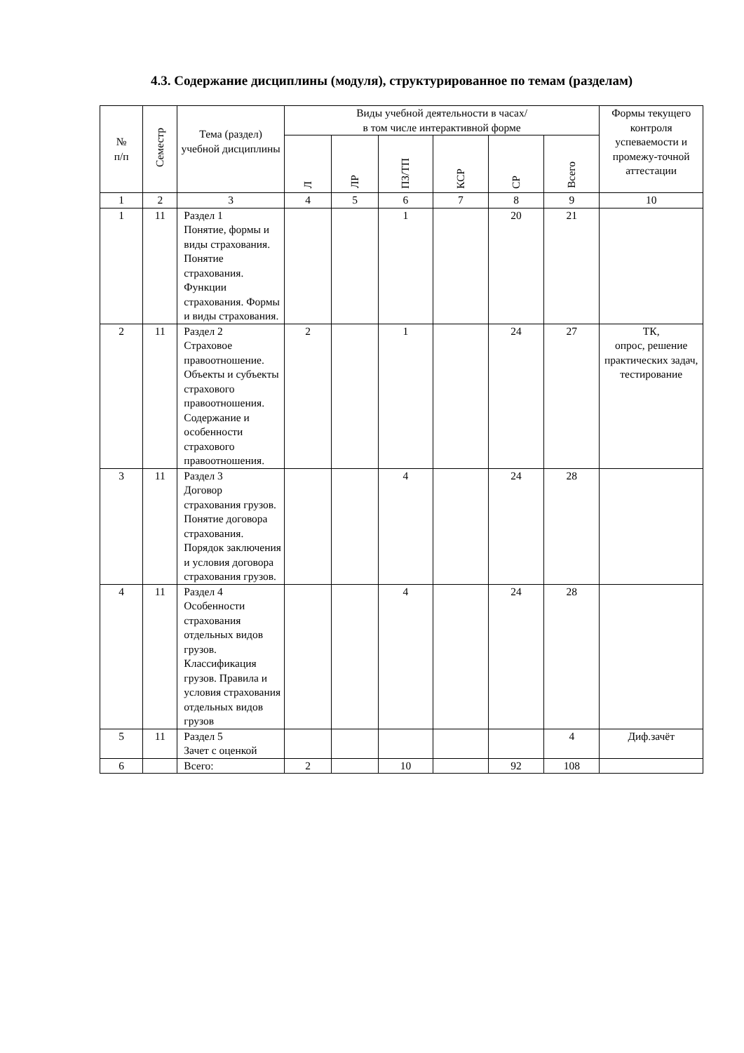4.3. Содержание дисциплины (модуля), структурированное по темам (разделам)
| № п/п | Семестр | Тема (раздел) учебной дисциплины | Виды учебной деятельности в часах/ в том числе интерактивной форме | | | | | | Формы текущего контроля успеваемости и промежу-точной аттестации |
| --- | --- | --- | --- | --- | --- | --- | --- | --- | --- |
| | | | Л | ЛР | ПЗ/ТП | КСР | СР | Всего | |
| 1 | 2 | 3 | 4 | 5 | 6 | 7 | 8 | 9 | 10 |
| 1 | 11 | Раздел 1 Понятие, формы и виды страхования. Понятие страхования. Функции страхования. Формы и виды страхования. | | | 1 | | 20 | 21 | |
| 2 | 11 | Раздел 2 Страховое правоотношение. Объекты и субъекты страхового правоотношения. Содержание и особенности страхового правоотношения. | 2 | | 1 | | 24 | 27 | ТК, опрос, решение практических задач, тестирование |
| 3 | 11 | Раздел 3 Договор страхования грузов. Понятие договора страхования. Порядок заключения и условия договора страхования грузов. | | | 4 | | 24 | 28 | |
| 4 | 11 | Раздел 4 Особенности страхования отдельных видов грузов. Классификация грузов. Правила и условия страхования отдельных видов грузов | | | 4 | | 24 | 28 | |
| 5 | 11 | Раздел 5 Зачет с оценкой | | | | | | 4 | Диф.зачёт |
| 6 | | Всего: | 2 | | 10 | | 92 | 108 | |